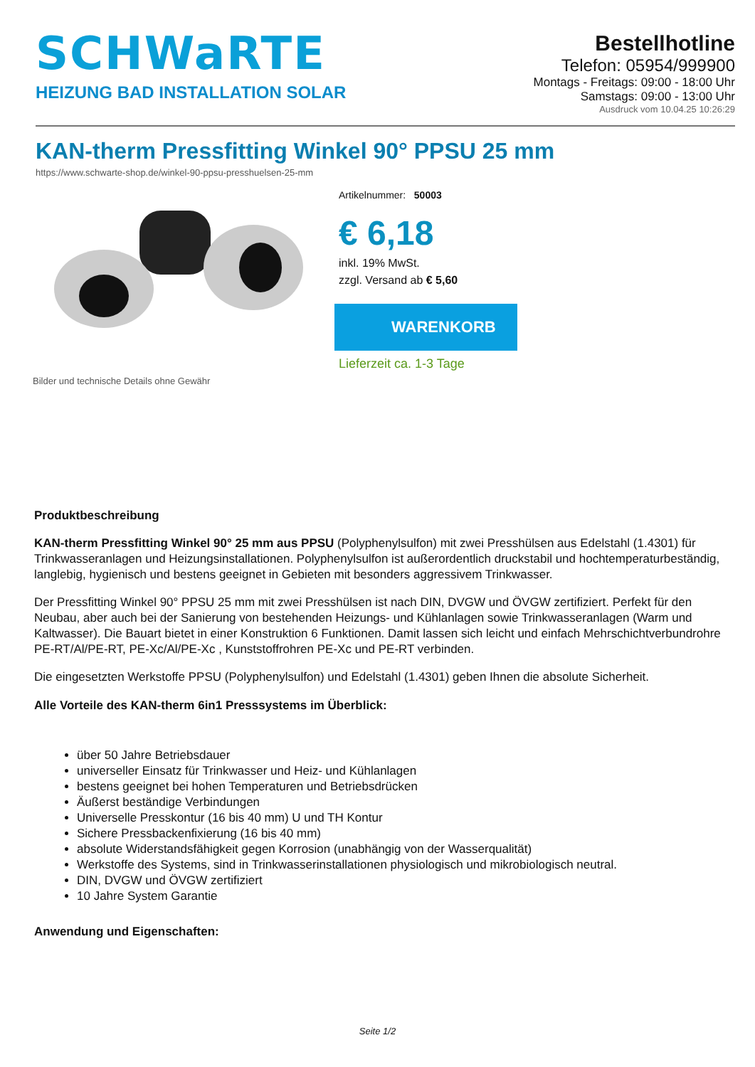SCHWaRTE
HEIZUNG BAD INSTALLATION SOLAR
Bestellhotline
Telefon: 05954/999900
Montags - Freitags: 09:00 - 18:00 Uhr
Samstags: 09:00 - 13:00 Uhr
Ausdruck vom 10.04.25 10:26:29
KAN-therm Pressfitting Winkel 90° PPSU 25 mm
https://www.schwarte-shop.de/winkel-90-ppsu-presshuelsen-25-mm
Bilder und technische Details ohne Gewähr Artikelnummer: 50003
€ 6,18
inkl. 19% MwSt.
zzgl. Versand ab € 5,60
WARENKORB
Lieferzeit ca. 1-3 Tage
Produktbeschreibung
KAN-therm Pressfitting Winkel 90° 25 mm aus PPSU (Polyphenylsulfon) mit zwei Presshülsen aus Edelstahl (1.4301) für Trinkwasseranlagen und Heizungsinstallationen. Polyphenylsulfon ist außerordentlich druckstabil und hochtemperaturbeständig, langlebig, hygienisch und bestens geeignet in Gebieten mit besonders aggressivem Trinkwasser.
Der Pressfitting Winkel 90° PPSU 25 mm mit zwei Presshülsen ist nach DIN, DVGW und ÖVGW zertifiziert. Perfekt für den Neubau, aber auch bei der Sanierung von bestehenden Heizungs- und Kühlanlagen sowie Trinkwasseranlagen (Warm und Kaltwasser). Die Bauart bietet in einer Konstruktion 6 Funktionen. Damit lassen sich leicht und einfach Mehrschichtverbundrohre PE-RT/Al/PE-RT, PE-Xc/Al/PE-Xc , Kunststoffrohren PE-Xc und PE-RT verbinden.
Die eingesetzten Werkstoffe PPSU (Polyphenylsulfon) und Edelstahl (1.4301) geben Ihnen die absolute Sicherheit.
Alle Vorteile des KAN-therm 6in1 Presssystems im Überblick:
über 50 Jahre Betriebsdauer
universeller Einsatz für Trinkwasser und Heiz- und Kühlanlagen
bestens geeignet bei hohen Temperaturen und Betriebsdrücken
Äußerst beständige Verbindungen
Universelle Presskontur (16 bis 40 mm) U und TH Kontur
Sichere Pressbackenfixierung (16 bis 40 mm)
absolute Widerstandsfähigkeit gegen Korrosion (unabhängig von der Wasserqualität)
Werkstoffe des Systems, sind in Trinkwasserinstallationen physiologisch und mikrobiologisch neutral.
DIN, DVGW und ÖVGW zertifiziert
10 Jahre System Garantie
Anwendung und Eigenschaften:
Seite 1/2